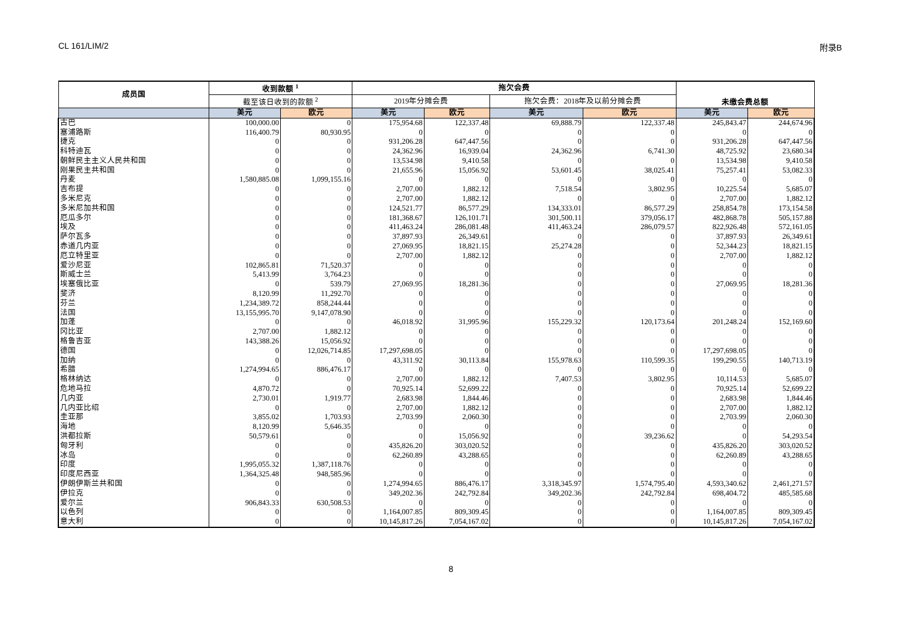CL 161/LIM/2 附录B
| 成员国 | 收到款额 <sup>1</sup> | | 拖欠会费 | | | | 未缴会费总额 | |
| --- | --- | --- | --- | --- | --- | --- | --- | --- |
| | 截至该日收到的款额 <sup>2</sup> | | 2019年分摊会费 | | 拖欠会费：2018年及以前分摊会费 | | | |
| | 美元 | 欧元 | 美元 | 欧元 | 美元 | 欧元 | 美元 | 欧元 |
| 古巴 | 100,000.00 | 0 | 175,954.68 | 122,337.48 | 69,888.79 | 122,337.48 | 245,843.47 | 244,674.96 |
| 塞浦路斯 | 116,400.79 | 80,930.95 | 0 | 0 | 0 | 0 | 0 | 0 |
| 捷克 | 0 | 0 | 931,206.28 | 647,447.56 | 0 | 0 | 931,206.28 | 647,447.56 |
| 科特迪瓦 | 0 | 0 | 24,362.96 | 16,939.04 | 24,362.96 | 6,741.30 | 48,725.92 | 23,680.34 |
| 朝鲜民主主义人民共和国 | 0 | 0 | 13,534.98 | 9,410.58 | 0 | 0 | 13,534.98 | 9,410.58 |
| 刚果民主共和国 | 0 | 0 | 21,655.96 | 15,056.92 | 53,601.45 | 38,025.41 | 75,257.41 | 53,082.33 |
| 丹麦 | 1,580,885.08 | 1,099,155.16 | 0 | 0 | 0 | 0 | 0 | 0 |
| 吉布提 | 0 | 0 | 2,707.00 | 1,882.12 | 7,518.54 | 3,802.95 | 10,225.54 | 5,685.07 |
| 多米尼克 | 0 | 0 | 2,707.00 | 1,882.12 | 0 | 0 | 2,707.00 | 1,882.12 |
| 多米尼加共和国 | 0 | 0 | 124,521.77 | 86,577.29 | 134,333.01 | 86,577.29 | 258,854.78 | 173,154.58 |
| 厄瓜多尔 | 0 | 0 | 181,368.67 | 126,101.71 | 301,500.11 | 379,056.17 | 482,868.78 | 505,157.88 |
| 埃及 | 0 | 0 | 411,463.24 | 286,081.48 | 411,463.24 | 286,079.57 | 822,926.48 | 572,161.05 |
| 萨尔瓦多 | 0 | 0 | 37,897.93 | 26,349.61 | 0 | 0 | 37,897.93 | 26,349.61 |
| 赤道几内亚 | 0 | 0 | 27,069.95 | 18,821.15 | 25,274.28 | 0 | 52,344.23 | 18,821.15 |
| 厄立特里亚 | 0 | 0 | 2,707.00 | 1,882.12 | 0 | 0 | 2,707.00 | 1,882.12 |
| 爱沙尼亚 | 102,865.81 | 71,520.37 | 0 | 0 | 0 | 0 | 0 | 0 |
| 斯威士兰 | 5,413.99 | 3,764.23 | 0 | 0 | 0 | 0 | 0 | 0 |
| 埃塞俄比亚 | 0 | 539.79 | 27,069.95 | 18,281.36 | 0 | 0 | 27,069.95 | 18,281.36 |
| 斐济 | 8,120.99 | 11,292.70 | 0 | 0 | 0 | 0 | 0 | 0 |
| 芬兰 | 1,234,389.72 | 858,244.44 | 0 | 0 | 0 | 0 | 0 | 0 |
| 法国 | 13,155,995.70 | 9,147,078.90 | 0 | 0 | 0 | 0 | 0 | 0 |
| 加蓬 | 0 | 0 | 46,018.92 | 31,995.96 | 155,229.32 | 120,173.64 | 201,248.24 | 152,169.60 |
| 冈比亚 | 2,707.00 | 1,882.12 | 0 | 0 | 0 | 0 | 0 | 0 |
| 格鲁吉亚 | 143,388.26 | 15,056.92 | 0 | 0 | 0 | 0 | 0 | 0 |
| 德国 | 0 | 12,026,714.85 | 17,297,698.05 | 0 | 0 | 0 | 17,297,698.05 | 0 |
| 加纳 | 0 | 0 | 43,311.92 | 30,113.84 | 155,978.63 | 110,599.35 | 199,290.55 | 140,713.19 |
| 希腊 | 1,274,994.65 | 886,476.17 | 0 | 0 | 0 | 0 | 0 | 0 |
| 格林纳达 | 0 | 0 | 2,707.00 | 1,882.12 | 7,407.53 | 3,802.95 | 10,114.53 | 5,685.07 |
| 危地马拉 | 4,870.72 | 0 | 70,925.14 | 52,699.22 | 0 | 0 | 70,925.14 | 52,699.22 |
| 几内亚 | 2,730.01 | 1,919.77 | 2,683.98 | 1,844.46 | 0 | 0 | 2,683.98 | 1,844.46 |
| 几内亚比绍 | 0 | 0 | 2,707.00 | 1,882.12 | 0 | 0 | 2,707.00 | 1,882.12 |
| 圭亚那 | 3,855.02 | 1,703.93 | 2,703.99 | 2,060.30 | 0 | 0 | 2,703.99 | 2,060.30 |
| 海地 | 8,120.99 | 5,646.35 | 0 | 0 | 0 | 0 | 0 | 0 |
| 洪都拉斯 | 50,579.61 | 0 | 0 | 15,056.92 | 0 | 39,236.62 | 0 | 54,293.54 |
| 匈牙利 | 0 | 0 | 435,826.20 | 303,020.52 | 0 | 0 | 435,826.20 | 303,020.52 |
| 冰岛 | 0 | 0 | 62,260.89 | 43,288.65 | 0 | 0 | 62,260.89 | 43,288.65 |
| 印度 | 1,995,055.32 | 1,387,118.76 | 0 | 0 | 0 | 0 | 0 | 0 |
| 印度尼西亚 | 1,364,325.48 | 948,585.96 | 0 | 0 | 0 | 0 | 0 | 0 |
| 伊朗伊斯兰共和国 | 0 | 0 | 1,274,994.65 | 886,476.17 | 3,318,345.97 | 1,574,795.40 | 4,593,340.62 | 2,461,271.57 |
| 伊拉克 | 0 | 0 | 349,202.36 | 242,792.84 | 349,202.36 | 242,792.84 | 698,404.72 | 485,585.68 |
| 爱尔兰 | 906,843.33 | 630,508.53 | 0 | 0 | 0 | 0 | 0 | 0 |
| 以色列 | 0 | 0 | 1,164,007.85 | 809,309.45 | 0 | 0 | 1,164,007.85 | 809,309.45 |
| 意大利 | 0 | 0 | 10,145,817.26 | 7,054,167.02 | 0 | 0 | 10,145,817.26 | 7,054,167.02 |
8